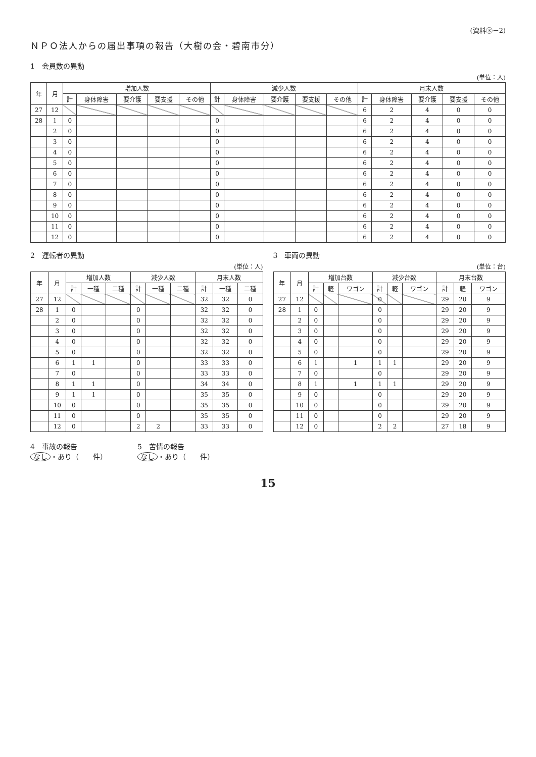(資料③－2)
ＮＰＯ法人からの届出事項の報告（大樹の会・碧南市分）
1　会員数の異動
(単位：人)
| 年 | 月 | 増加人数 | | | | | 減少人数 | | | | | 月末人数 | | | | |
| --- | --- | --- | --- | --- | --- | --- | --- | --- | --- | --- | --- | --- | --- | --- | --- | --- |
| | | 計 | 身体障害 | 要介護 | 要支援 | その他 | 計 | 身体障害 | 要介護 | 要支援 | その他 | 計 | 身体障害 | 要介護 | 要支援 | その他 |
| 27 | 12 | | | | | | | | | | | 6 | 2 | 4 | 0 | 0 |
| 28 | 1 | 0 | | | | | 0 | | | | | 6 | 2 | 4 | 0 | 0 |
| | 2 | 0 | | | | | 0 | | | | | 6 | 2 | 4 | 0 | 0 |
| | 3 | 0 | | | | | 0 | | | | | 6 | 2 | 4 | 0 | 0 |
| | 4 | 0 | | | | | 0 | | | | | 6 | 2 | 4 | 0 | 0 |
| | 5 | 0 | | | | | 0 | | | | | 6 | 2 | 4 | 0 | 0 |
| | 6 | 0 | | | | | 0 | | | | | 6 | 2 | 4 | 0 | 0 |
| | 7 | 0 | | | | | 0 | | | | | 6 | 2 | 4 | 0 | 0 |
| | 8 | 0 | | | | | 0 | | | | | 6 | 2 | 4 | 0 | 0 |
| | 9 | 0 | | | | | 0 | | | | | 6 | 2 | 4 | 0 | 0 |
| | 10 | 0 | | | | | 0 | | | | | 6 | 2 | 4 | 0 | 0 |
| | 11 | 0 | | | | | 0 | | | | | 6 | 2 | 4 | 0 | 0 |
| | 12 | 0 | | | | | 0 | | | | | 6 | 2 | 4 | 0 | 0 |
2　運転者の異動
(単位：人)
| 年 | 月 | 増加人数 | | | 減少人数 | | | 月末人数 | | |
| --- | --- | --- | --- | --- | --- | --- | --- | --- | --- | --- |
| | | 計 | 一種 | 二種 | 計 | 一種 | 二種 | 計 | 一種 | 二種 |
| 27 | 12 | | | | | | | 32 | 32 | 0 |
| 28 | 1 | 0 | | | 0 | | | 32 | 32 | 0 |
| | 2 | 0 | | | 0 | | | 32 | 32 | 0 |
| | 3 | 0 | | | 0 | | | 32 | 32 | 0 |
| | 4 | 0 | | | 0 | | | 32 | 32 | 0 |
| | 5 | 0 | | | 0 | | | 32 | 32 | 0 |
| | 6 | 1 | 1 | | 0 | | | 33 | 33 | 0 |
| | 7 | 0 | | | 0 | | | 33 | 33 | 0 |
| | 8 | 1 | 1 | | 0 | | | 34 | 34 | 0 |
| | 9 | 1 | 1 | | 0 | | | 35 | 35 | 0 |
| | 10 | 0 | | | 0 | | | 35 | 35 | 0 |
| | 11 | 0 | | | 0 | | | 35 | 35 | 0 |
| | 12 | 0 | | | 2 | 2 | | 33 | 33 | 0 |
3　車両の異動
(単位：台)
| 年 | 月 | 増加台数 | | | 減少台数 | | | 月末台数 | | |
| --- | --- | --- | --- | --- | --- | --- | --- | --- | --- | --- |
| | | 計 | 軽 | ワゴン | 計 | 軽 | ワゴン | 計 | 軽 | ワゴン |
| 27 | 12 | | | | 0 | | | 29 | 20 | 9 |
| 28 | 1 | 0 | | | 0 | | | 29 | 20 | 9 |
| | 2 | 0 | | | 0 | | | 29 | 20 | 9 |
| | 3 | 0 | | | 0 | | | 29 | 20 | 9 |
| | 4 | 0 | | | 0 | | | 29 | 20 | 9 |
| | 5 | 0 | | | 0 | | | 29 | 20 | 9 |
| | 6 | 1 | | 1 | 1 | 1 | | 29 | 20 | 9 |
| | 7 | 0 | | | 0 | | | 29 | 20 | 9 |
| | 8 | 1 | | 1 | 1 | 1 | | 29 | 20 | 9 |
| | 9 | 0 | | | 0 | | | 29 | 20 | 9 |
| | 10 | 0 | | | 0 | | | 29 | 20 | 9 |
| | 11 | 0 | | | 0 | | | 29 | 20 | 9 |
| | 12 | 0 | | | 2 | 2 | | 27 | 18 | 9 |
4　事故の報告
なし ・あり（　　件）
5　苦情の報告
なし ・あり（　　件）
15